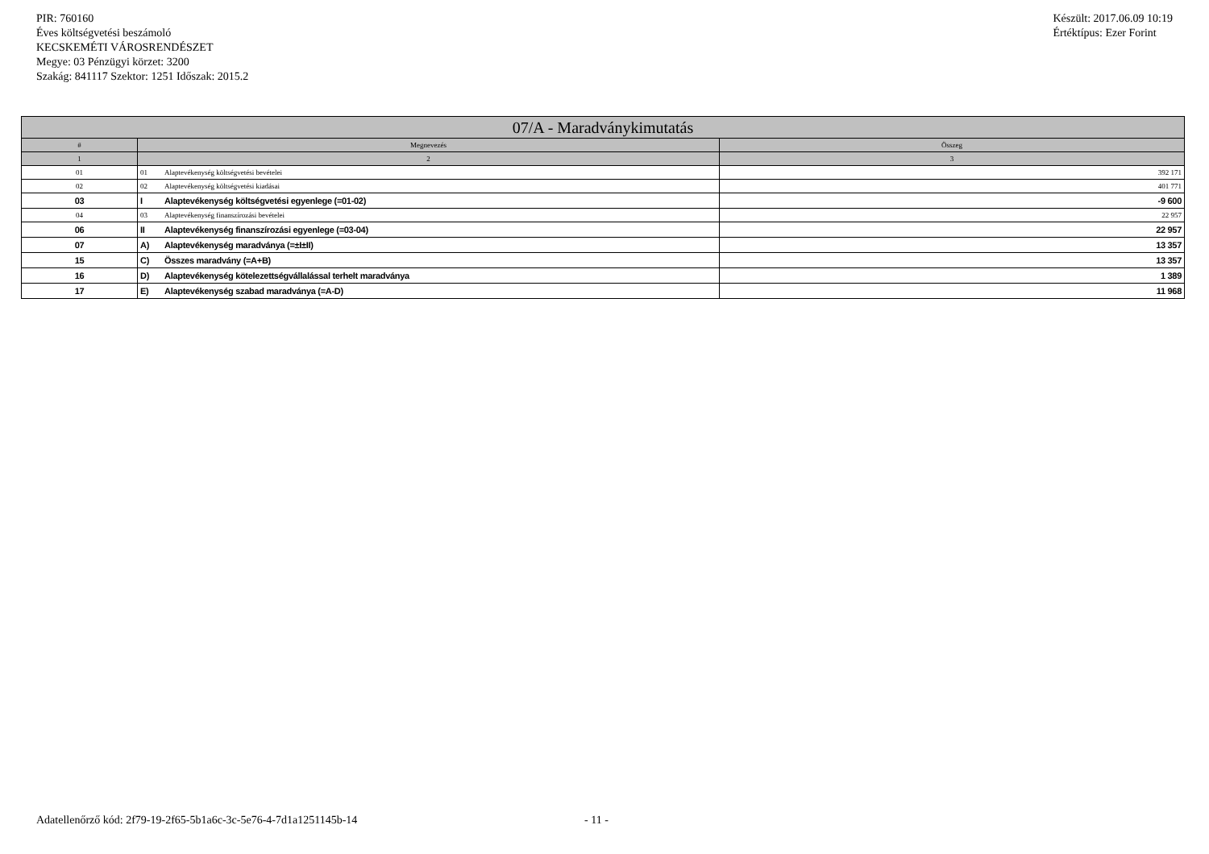PIR: 760160
Éves költségvetési beszámoló
KECSKEMÉTI VÁROSRENDÉSZET
Megye: 03 Pénzügyi körzet: 3200
Szakág: 841117 Szektor: 1251 Időszak: 2015.2
Készült: 2017.06.09 10:19
Értéktípus: Ezer Forint
| 07/A - Maradványkimutatás | | |
| --- | --- | --- |
| # | Megnevezés | Összeg |
| 1 | 2 | 3 |
| 01 | 01 Alaptevékenység költségvetési bevételei | 392 171 |
| 02 | 02 Alaptevékenység költségvetési kiadásai | 401 771 |
| 03 | I Alaptevékenység költségvetési egyenlege (=01-02) | -9 600 |
| 04 | 03 Alaptevékenység finanszírozási bevételei | 22 957 |
| 06 | II Alaptevékenység finanszírozási egyenlege (=03-04) | 22 957 |
| 07 | A) Alaptevékenység maradványa (=±I±II) | 13 357 |
| 15 | C) Összes maradvány (=A+B) | 13 357 |
| 16 | D) Alaptevékenység kötelezettségvállalással terhelt maradványa | 1 389 |
| 17 | E) Alaptevékenység szabad maradványa (=A-D) | 11 968 |
Adatellenőrző kód: 2f79-19-2f65-5b1a6c-3c-5e76-4-7d1a1251145b-14 - 11 -